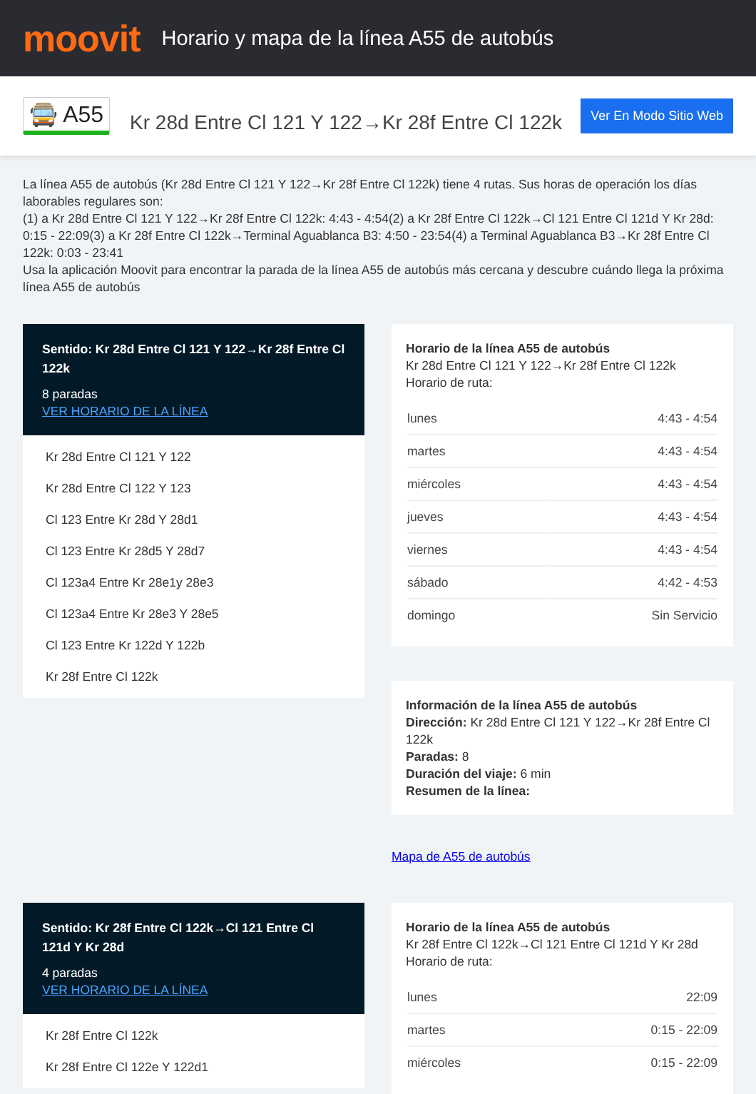moovit
Horario y mapa de la línea A55 de autobús
🚍 A55
Kr 28d Entre Cl 121 Y 122→Kr 28f Entre Cl 122k
Ver En Modo Sitio Web
La línea A55 de autobús (Kr 28d Entre Cl 121 Y 122→Kr 28f Entre Cl 122k) tiene 4 rutas. Sus horas de operación los días laborables regulares son:
(1) a Kr 28d Entre Cl 121 Y 122→Kr 28f Entre Cl 122k: 4:43 - 4:54(2) a Kr 28f Entre Cl 122k→Cl 121 Entre Cl 121d Y Kr 28d: 0:15 - 22:09(3) a Kr 28f Entre Cl 122k→Terminal Aguablanca B3: 4:50 - 23:54(4) a Terminal Aguablanca B3→Kr 28f Entre Cl 122k: 0:03 - 23:41
Usa la aplicación Moovit para encontrar la parada de la línea A55 de autobús más cercana y descubre cuándo llega la próxima línea A55 de autobús
Sentido: Kr 28d Entre Cl 121 Y 122→Kr 28f Entre Cl 122k
8 paradas
VER HORARIO DE LA LÍNEA
Kr 28d Entre Cl 121 Y 122
Kr 28d Entre Cl 122 Y 123
Cl 123 Entre Kr 28d Y 28d1
Cl 123 Entre Kr 28d5 Y 28d7
Cl 123a4 Entre Kr 28e1y 28e3
Cl 123a4 Entre Kr 28e3 Y 28e5
Cl 123 Entre Kr 122d Y 122b
Kr 28f Entre Cl 122k
Horario de la línea A55 de autobús
Kr 28d Entre Cl 121 Y 122→Kr 28f Entre Cl 122k
Horario de ruta:
| lunes | 4:43 - 4:54 |
| martes | 4:43 - 4:54 |
| miércoles | 4:43 - 4:54 |
| jueves | 4:43 - 4:54 |
| viernes | 4:43 - 4:54 |
| sábado | 4:42 - 4:53 |
| domingo | Sin Servicio |
Información de la línea A55 de autobús
Dirección: Kr 28d Entre Cl 121 Y 122→Kr 28f Entre Cl 122k
Paradas: 8
Duración del viaje: 6 min
Resumen de la línea:
Mapa de A55 de autobús
Sentido: Kr 28f Entre Cl 122k→Cl 121 Entre Cl 121d Y Kr 28d
4 paradas
VER HORARIO DE LA LÍNEA
Kr 28f Entre Cl 122k
Kr 28f Entre Cl 122e Y 122d1
Horario de la línea A55 de autobús
Kr 28f Entre Cl 122k→Cl 121 Entre Cl 121d Y Kr 28d Horario de ruta:
| lunes | 22:09 |
| martes | 0:15 - 22:09 |
| miércoles | 0:15 - 22:09 |